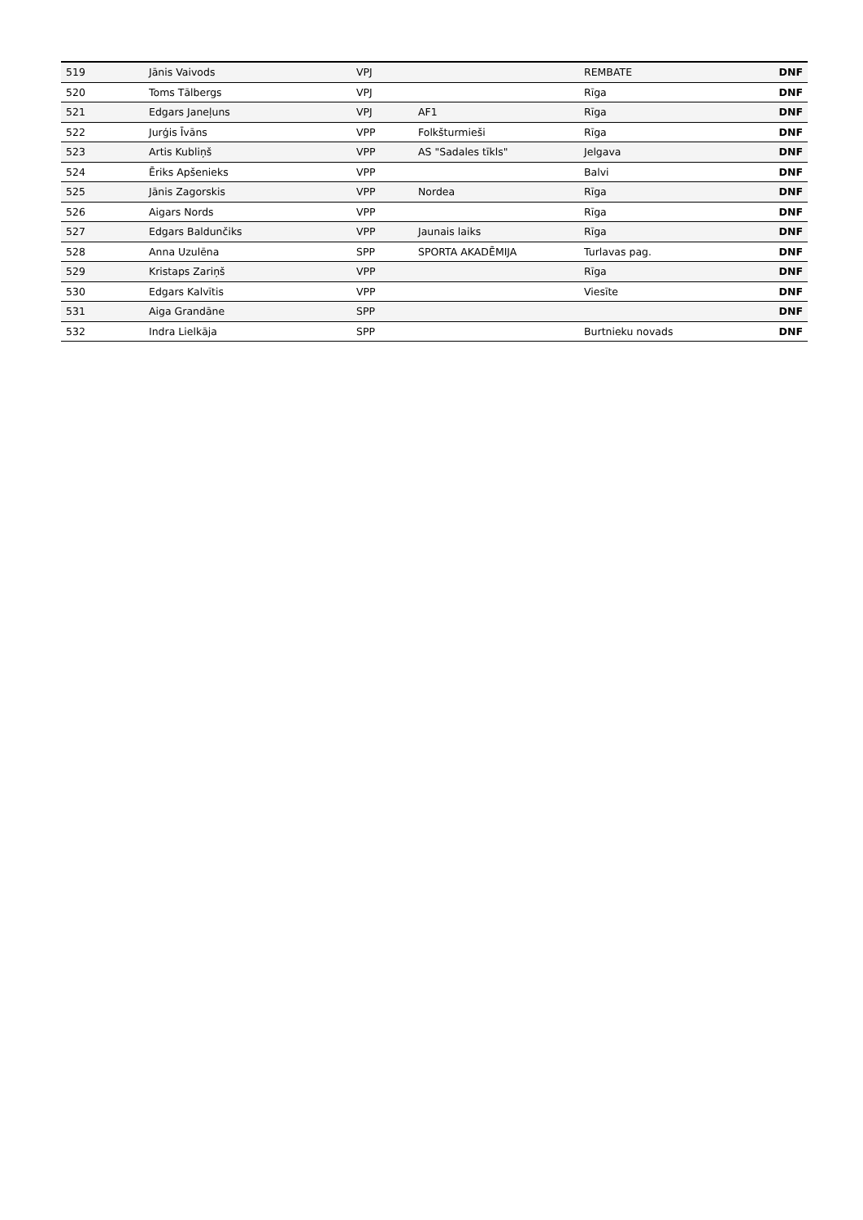| 519 | Jānis Vaivods | VPJ | | REMBATE | DNF |
| 520 | Toms Tālbergs | VPJ | | Rīga | DNF |
| 521 | Edgars Janeļuns | VPJ | AF1 | Rīga | DNF |
| 522 | Jurģis Īvāns | VPP | Folkšturmieši | Rīga | DNF |
| 523 | Artis Kubliņš | VPP | AS "Sadales tīkls" | Jelgava | DNF |
| 524 | Ēriks Apšenieks | VPP | | Balvi | DNF |
| 525 | Jānis Zagorskis | VPP | Nordea | Rīga | DNF |
| 526 | Aigars Nords | VPP | | Rīga | DNF |
| 527 | Edgars Baldunčiks | VPP | Jaunais laiks | Rīga | DNF |
| 528 | Anna Uzulēna | SPP | SPORTA AKADĒMIJA | Turlavas pag. | DNF |
| 529 | Kristaps Zariņš | VPP | | Rīga | DNF |
| 530 | Edgars Kalvītis | VPP | | Viesīte | DNF |
| 531 | Aiga Grandāne | SPP | | | DNF |
| 532 | Indra Lielkāja | SPP | | Burtnieku novads | DNF |